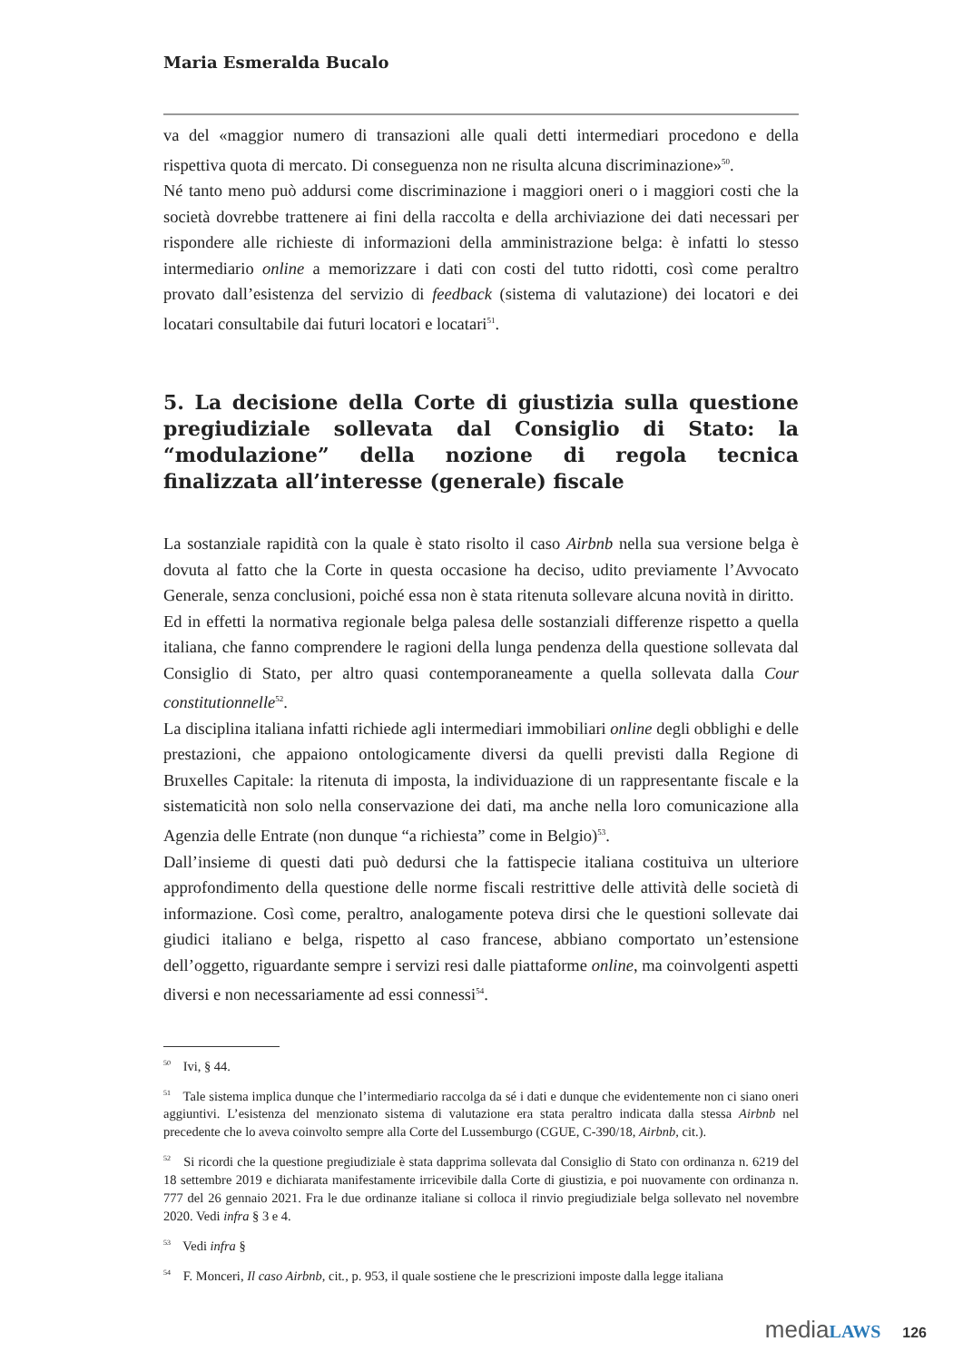Maria Esmeralda Bucalo
va del «maggior numero di transazioni alle quali detti intermediari procedono e della rispettiva quota di mercato. Di conseguenza non ne risulta alcuna discriminazione»<sup>50</sup>.
Né tanto meno può addursi come discriminazione i maggiori oneri o i maggiori costi che la società dovrebbe trattenere ai fini della raccolta e della archiviazione dei dati necessari per rispondere alle richieste di informazioni della amministrazione belga: è infatti lo stesso intermediario online a memorizzare i dati con costi del tutto ridotti, così come peraltro provato dall’esistenza del servizio di feedback (sistema di valutazione) dei locatori e dei locatari consultabile dai futuri locatori e locatari<sup>51</sup>.
5. La decisione della Corte di giustizia sulla questione pregiudiziale sollevata dal Consiglio di Stato: la “modulazione” della nozione di regola tecnica finalizzata all’interesse (generale) fiscale
La sostanziale rapidità con la quale è stato risolto il caso Airbnb nella sua versione belga è dovuta al fatto che la Corte in questa occasione ha deciso, udito previamente l’Avvocato Generale, senza conclusioni, poiché essa non è stata ritenuta sollevare alcuna novità in diritto.
Ed in effetti la normativa regionale belga palesa delle sostanziali differenze rispetto a quella italiana, che fanno comprendere le ragioni della lunga pendenza della questione sollevata dal Consiglio di Stato, per altro quasi contemporaneamente a quella sollevata dalla Cour constitutionnelle<sup>52</sup>.
La disciplina italiana infatti richiede agli intermediari immobiliari online degli obblighi e delle prestazioni, che appaiono ontologicamente diversi da quelli previsti dalla Regione di Bruxelles Capitale: la ritenuta di imposta, la individuazione di un rappresentante fiscale e la sistematicità non solo nella conservazione dei dati, ma anche nella loro comunicazione alla Agenzia delle Entrate (non dunque “a richiesta” come in Belgio)<sup>53</sup>.
Dall’insieme di questi dati può dedursi che la fattispecie italiana costituiva un ulteriore approfondimento della questione delle norme fiscali restrittive delle attività delle società di informazione. Così come, peraltro, analogamente poteva dirsi che le questioni sollevate dai giudici italiano e belga, rispetto al caso francese, abbiano comportato un’estensione dell’oggetto, riguardante sempre i servizi resi dalle piattaforme online, ma coinvolgenti aspetti diversi e non necessariamente ad essi connessi<sup>54</sup>.
<sup>50</sup> Ivi, § 44.
<sup>51</sup> Tale sistema implica dunque che l’intermediario raccolga da sé i dati e dunque che evidentemente non ci siano oneri aggiuntivi. L’esistenza del menzionato sistema di valutazione era stata peraltro indicata dalla stessa Airbnb nel precedente che lo aveva coinvolto sempre alla Corte del Lussemburgo (CGUE, C-390/18, Airbnb, cit.).
<sup>52</sup> Si ricordi che la questione pregiudiziale è stata dapprima sollevata dal Consiglio di Stato con ordinanza n. 6219 del 18 settembre 2019 e dichiarata manifestamente irricevibile dalla Corte di giustizia, e poi nuovamente con ordinanza n. 777 del 26 gennaio 2021. Fra le due ordinanze italiane si colloca il rinvio pregiudiziale belga sollevato nel novembre 2020. Vedi infra § 3 e 4.
<sup>53</sup> Vedi infra §
<sup>54</sup> F. Monceri, Il caso Airbnb, cit., p. 953, il quale sostiene che le prescrizioni imposte dalla legge italiana
mediaLAWS 126